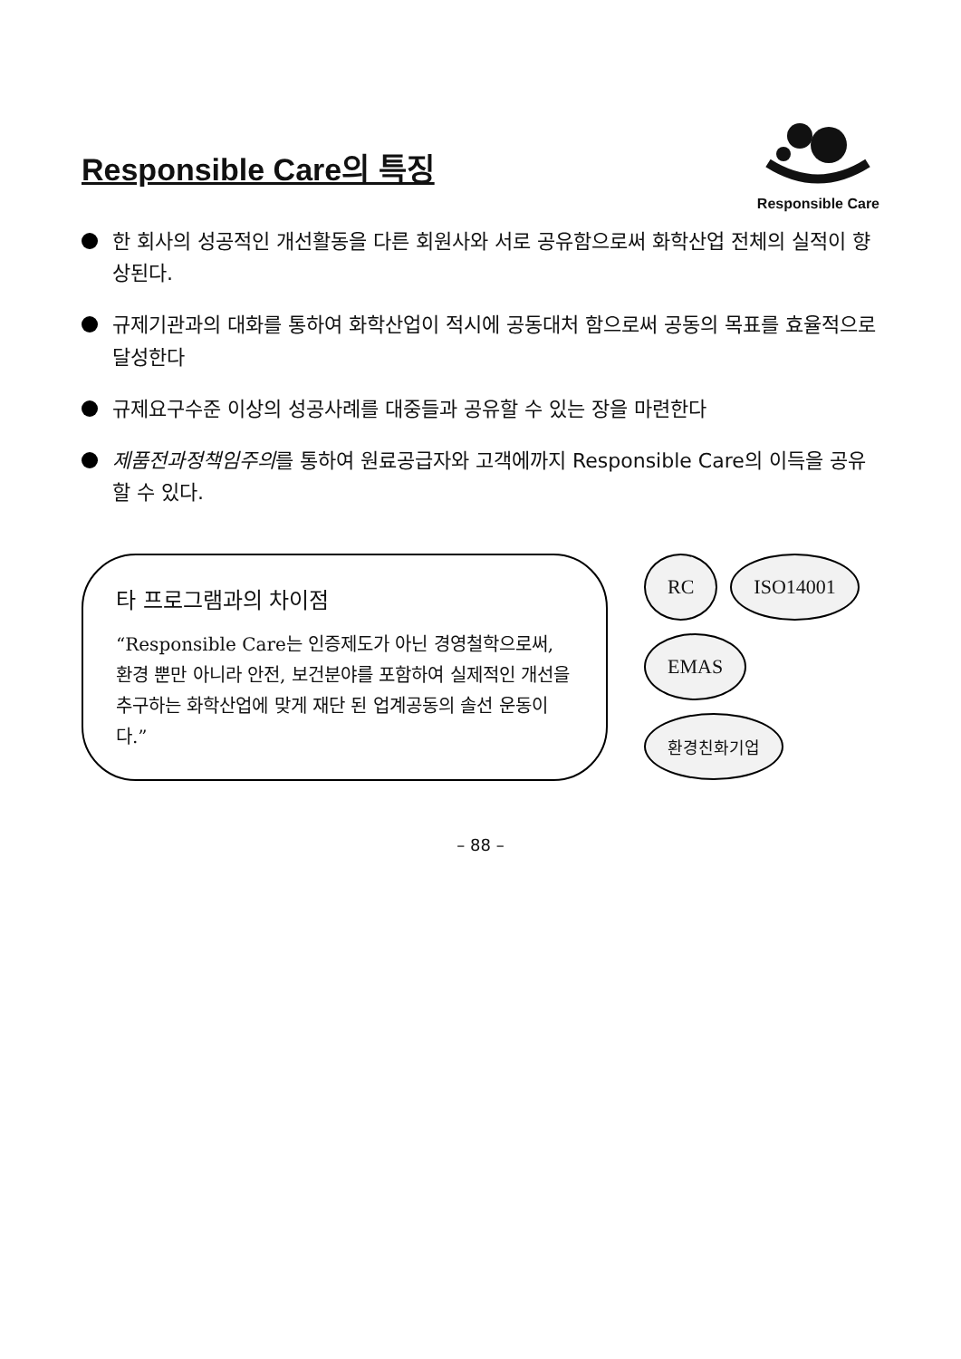Responsible Care의 특징
Responsible Care
한 회사의 성공적인 개선활동을 다른 회원사와 서로 공유함으로써 화학산업 전체의 실적이 향상된다.
규제기관과의 대화를 통하여 화학산업이 적시에 공동대처 함으로써 공동의 목표를 효율적으로 달성한다
규제요구수준 이상의 성공사례를 대중들과 공유할 수 있는 장을 마련한다
제품전과정책임주의를 통하여 원료공급자와 고객에까지 Responsible Care의 이득을 공유할 수 있다.
타 프로그램과의 차이점
“Responsible Care는 인증제도가 아닌 경영철학으로써, 환경 뿐만 아니라 안전, 보건분야를 포함하여 실제적인 개선을 추구하는 화학산업에 맞게 재단 된 업계공동의 솔선 운동이다.”
RC
ISO14001
EMAS
환경친화기업
– 88 –